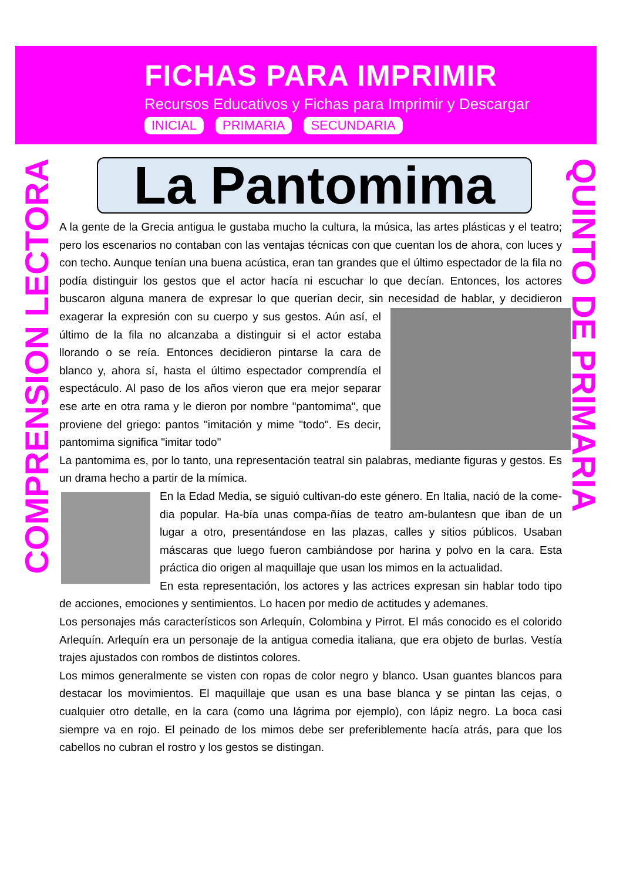FICHAS PARA IMPRIMIR
Recursos Educativos y Fichas para Imprimir y Descargar
INICIAL PRIMARIA SECUNDARIA
COMPRENSION LECTORA
QUINTO DE PRIMARIA
La Pantomima
A la gente de la Grecia antigua le gustaba mucho la cultura, la música, las artes plásticas y el teatro; pero los escenarios no contaban con las ventajas técnicas con que cuentan los de ahora, con luces y con techo. Aunque tenían una buena acústica, eran tan grandes que el último espectador de la fila no podía distinguir los gestos que el actor hacía ni escuchar lo que decían. Entonces, los actores buscaron alguna manera de expresar lo que querían decir, sin necesidad de hablar, y decidieron exagerar la expresión con su cuerpo y sus gestos. Aún así, el último de la fila no alcanzaba a distinguir si el actor estaba llorando o se reía. Entonces decidieron pintarse la cara de blanco y, ahora sí, hasta el último espectador comprendía el espectáculo. Al paso de los años vieron que era mejor separar ese arte en otra rama y le dieron por nombre "pantomima", que proviene del griego: pantos "imitación y mime "todo". Es decir, pantomima significa "imitar todo"
La pantomima es, por lo tanto, una representación teatral sin palabras, mediante figuras y gestos. Es un drama hecho a partir de la mímica.
En la Edad Media, se siguió cultivan-do este género. En Italia, nació de la come-dia popular. Ha-bía unas compa-ñías de teatro am-bulantesn que iban de un lugar a otro, presentándose en las plazas, calles y sitios públicos. Usaban máscaras que luego fueron cambiándose por harina y polvo en la cara. Esta práctica dio origen al maquillaje que usan los mimos en la actualidad.
En esta representación, los actores y las actrices expresan sin hablar todo tipo de acciones, emociones y sentimientos. Lo hacen por medio de actitudes y ademanes.
Los personajes más característicos son Arlequín, Colombina y Pirrot. El más conocido es el colorido Arlequín. Arlequín era un personaje de la antigua comedia italiana, que era objeto de burlas. Vestía trajes ajustados con rombos de distintos colores.
Los mimos generalmente se visten con ropas de color negro y blanco. Usan guantes blancos para destacar los movimientos. El maquillaje que usan es una base blanca y se pintan las cejas, o cualquier otro detalle, en la cara (como una lágrima por ejemplo), con lápiz negro. La boca casi siempre va en rojo. El peinado de los mimos debe ser preferiblemente hacía atrás, para que los cabellos no cubran el rostro y los gestos se distingan.